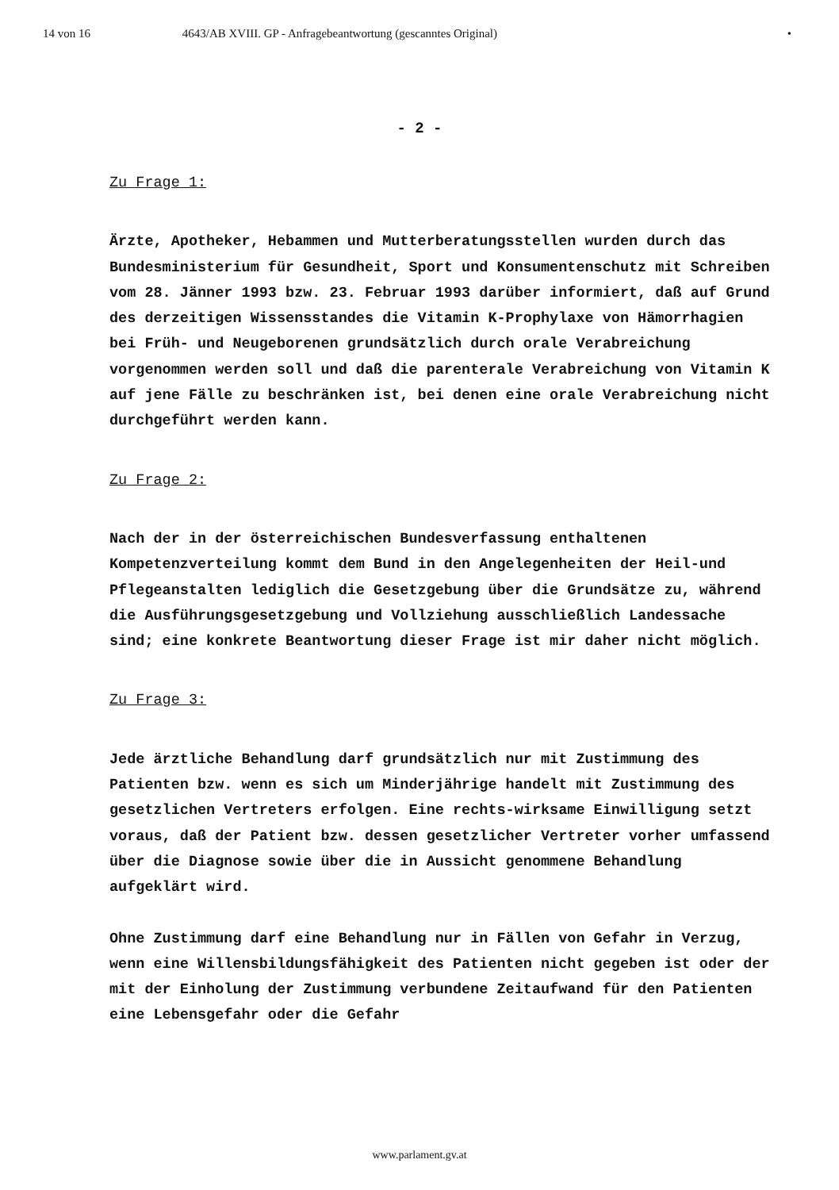14 von 16 4643/AB XVIII. GP - Anfragebeantwortung (gescanntes Original) •
- 2 -
Zu Frage 1:
Ärzte, Apotheker, Hebammen und Mutterberatungsstellen wurden durch das Bundesministerium für Gesundheit, Sport und Konsumentenschutz mit Schreiben vom 28. Jänner 1993 bzw. 23. Februar 1993 darüber informiert, daß auf Grund des derzeitigen Wissensstandes die Vitamin K-Prophylaxe von Hämorrhagien bei Früh- und Neugeborenen grundsätzlich durch orale Verabreichung vorgenommen werden soll und daß die parenterale Verabreichung von Vitamin K auf jene Fälle zu beschränken ist, bei denen eine orale Verabreichung nicht durchgeführt werden kann.
Zu Frage 2:
Nach der in der österreichischen Bundesverfassung enthaltenen Kompetenzverteilung kommt dem Bund in den Angelegenheiten der Heil-und Pflegeanstalten lediglich die Gesetzgebung über die Grundsätze zu, während die Ausführungsgesetzgebung und Vollziehung ausschließlich Landessache sind; eine konkrete Beantwortung dieser Frage ist mir daher nicht möglich.
Zu Frage 3:
Jede ärztliche Behandlung darf grundsätzlich nur mit Zustimmung des Patienten bzw. wenn es sich um Minderjährige handelt mit Zustimmung des gesetzlichen Vertreters erfolgen. Eine rechts-wirksame Einwilligung setzt voraus, daß der Patient bzw. dessen gesetzlicher Vertreter vorher umfassend über die Diagnose sowie über die in Aussicht genommene Behandlung aufgeklärt wird.
Ohne Zustimmung darf eine Behandlung nur in Fällen von Gefahr in Verzug, wenn eine Willensbildungsfähigkeit des Patienten nicht gegeben ist oder der mit der Einholung der Zustimmung verbundene Zeitaufwand für den Patienten eine Lebensgefahr oder die Gefahr
www.parlament.gv.at